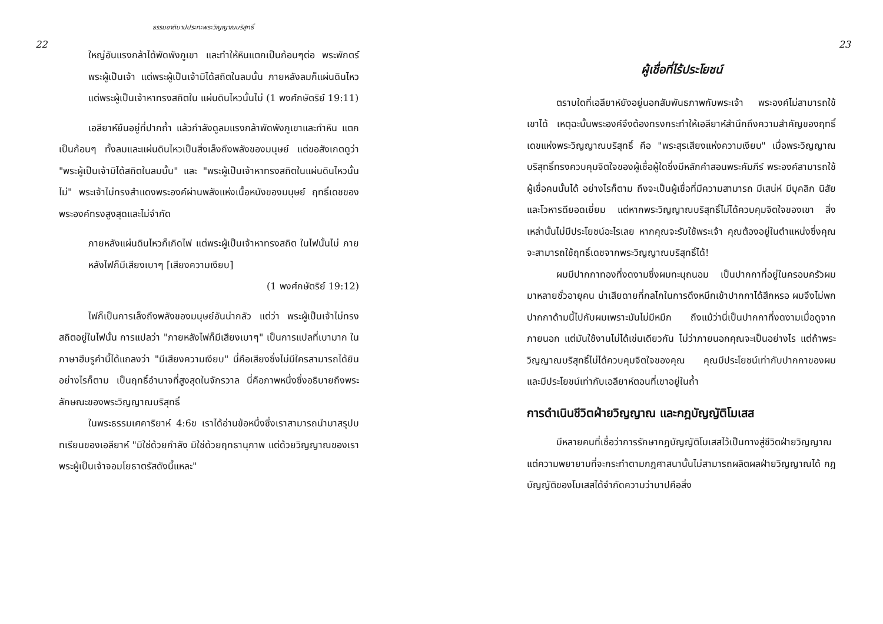22
ธรรมชาติบาปประทะพระวิญญาณบริสุทธิ์
ใหญ่อันแรงกล้าได้พัดพังภูเขา และทำให้หินแตกเป็นก้อนๆต่อ พระพักตร์พระผู้เป็นเจ้า แต่พระผู้เป็นเจ้ามิได้สถิตในลมนั้น ภายหลังลมก็แผ่นดินไหว แต่พระผู้เป็นเจ้าหาทรงสถิตใน แผ่นดินไหวนั้นไม่ (1 พงศ์กษัตริย์ 19:11)
เอลียาห์ยืนอยู่ที่ปากถ้ำ แล้วกำลังดูลมแรงกล้าพัดพังภูเขาและทำหิน แตกเป็นก้อนๆ ทั้งลมและแผ่นดินไหวเป็นสิ่งเล็งถึงพลังของมนุษย์ แต่ขอสังเกตดูว่า "พระผู้เป็นเจ้ามิได้สถิตในลมนั้น" และ "พระผู้เป็นเจ้าหาทรงสถิตในแผ่นดินไหวนั้นไม่" พระเจ้าไม่ทรงสำแดงพระองค์ผ่านพลังแห่งเนื้อหนังของมนุษย์ ฤทธิ์เดชของพระองค์ทรงสูงสุดและไม่จำกัด
ภายหลังแผ่นดินไหวก็เกิดไฟ แต่พระผู้เป็นเจ้าหาทรงสถิต ในไฟนั้นไม่ ภายหลังไฟก็มีเสียงเบาๆ [เสียงความเงียบ]
(1 พงศ์กษัตริย์ 19:12)
ไฟก็เป็นการเล็งถึงพลังของมนุษย์อันน่ากลัว แต่ว่า พระผู้เป็นเจ้าไม่ทรงสถิตอยู่ในไฟนั้น การแปลว่า "ภายหลังไฟก็มีเสียงเบาๆ" เป็นการแปลที่เบามาก ในภาษาฮีบรูคำนี้ได้แถลงว่า "มีเสียงความเงียบ" นี่คือเสียงซึ่งไม่มีใครสามารถได้ยิน อย่างไรก็ตาม เป็นฤทธิ์อำนาจที่สูงสุดในจักรวาล นี่คือภาพหนึ่งซึ่งอธิบายถึงพระลักษณะของพระวิญญาณบริสุทธิ์
ในพระธรรมเศคาริยาห์ 4:6ข เราได้อ่านข้อหนึ่งซึ่งเราสามารถนำมาสรุปบทเรียนของเอลียาห์ "มิใช่ด้วยกำลัง มิใช่ด้วยฤทธานุภาพ แต่ด้วยวิญญาณของเรา พระผู้เป็นเจ้าจอมโยธาตรัสดังนี้แหละ"
23
ผู้เชื่อที่ไร้ประโยชน์
ตราบใดที่เอลียาห์ยังอยู่นอกสัมพันธภาพกับพระเจ้า พระองค์ไม่สามารถใช้เขาได้ เหตุฉะนั้นพระองค์จึงต้องทรงกระทำให้เอลียาห์สำนึกถึงความสำคัญของฤทธิ์เดชแห่งพระวิญญาณบริสุทธิ์ คือ "พระสุรเสียงแห่งความเงียบ" เมื่อพระวิญญาณบริสุทธิ์ทรงควบคุมจิตใจของผู้เชื่อผู้ใดซึ่งมีหลักคำสอนพระคัมภีร์ พระองค์สามารถใช้ผู้เชื่อคนนั้นได้ อย่างไรก็ตาม ถึงจะเป็นผู้เชื่อที่มีความสามารถ มีเสน่ห์ มีบุคลิก นิสัย และโวหารดียอดเยี่ยม แต่หากพระวิญญาณบริสุทธิ์ไม่ได้ควบคุมจิตใจของเขา สิ่งเหล่านั้นไม่มีประโยชน์อะไรเลย หากคุณจะรับใช้พระเจ้า คุณต้องอยู่ในตำแหน่งซึ่งคุณจะสามารถใช้ฤทธิ์เดชจากพระวิญญาณบริสุทธิ์ได้!
ผมมีปากกาทองที่งดงามซึ่งผมทะนุถนอม เป็นปากกาที่อยู่ในครอบครัวผมมาหลายชั่วอายุคน น่าเสียดายที่กลไกในการดึงหมึกเข้าปากกาได้สึกหรอ ผมจึงไม่พกปากกาด้ามนี้ไปกับผมเพราะมันไม่มีหมึก ถึงแม้ว่านี่เป็นปากกาที่งดงามเมื่อดูจากภายนอก แต่มันใช้งานไม่ได้เช่นเดียวกัน ไม่ว่าภายนอกคุณจะเป็นอย่างไร แต่ถ้าพระวิญญาณบริสุทธิ์ไม่ได้ควบคุมจิตใจของคุณ คุณมีประโยชน์เท่ากับปากกาของผม และมีประโยชน์เท่ากับเอลียาห์ตอนที่เขาอยู่ในถ้ำ
การดำเนินชีวิตฝ่ายวิญญาณ และกฎบัญญัติโมเสส
มีหลายคนที่เชื่อว่าการรักษากฎบัญญัติโมเสสไว้เป็นทางสู่ชีวิตฝ่ายวิญญาณ แต่ความพยายามที่จะกระทำตามกฎศาสนานั้นไม่สามารถผลิตผลฝ่ายวิญญาณได้ กฎบัญญัติของโมเสสได้จำกัดความว่าบาปคือสิ่ง